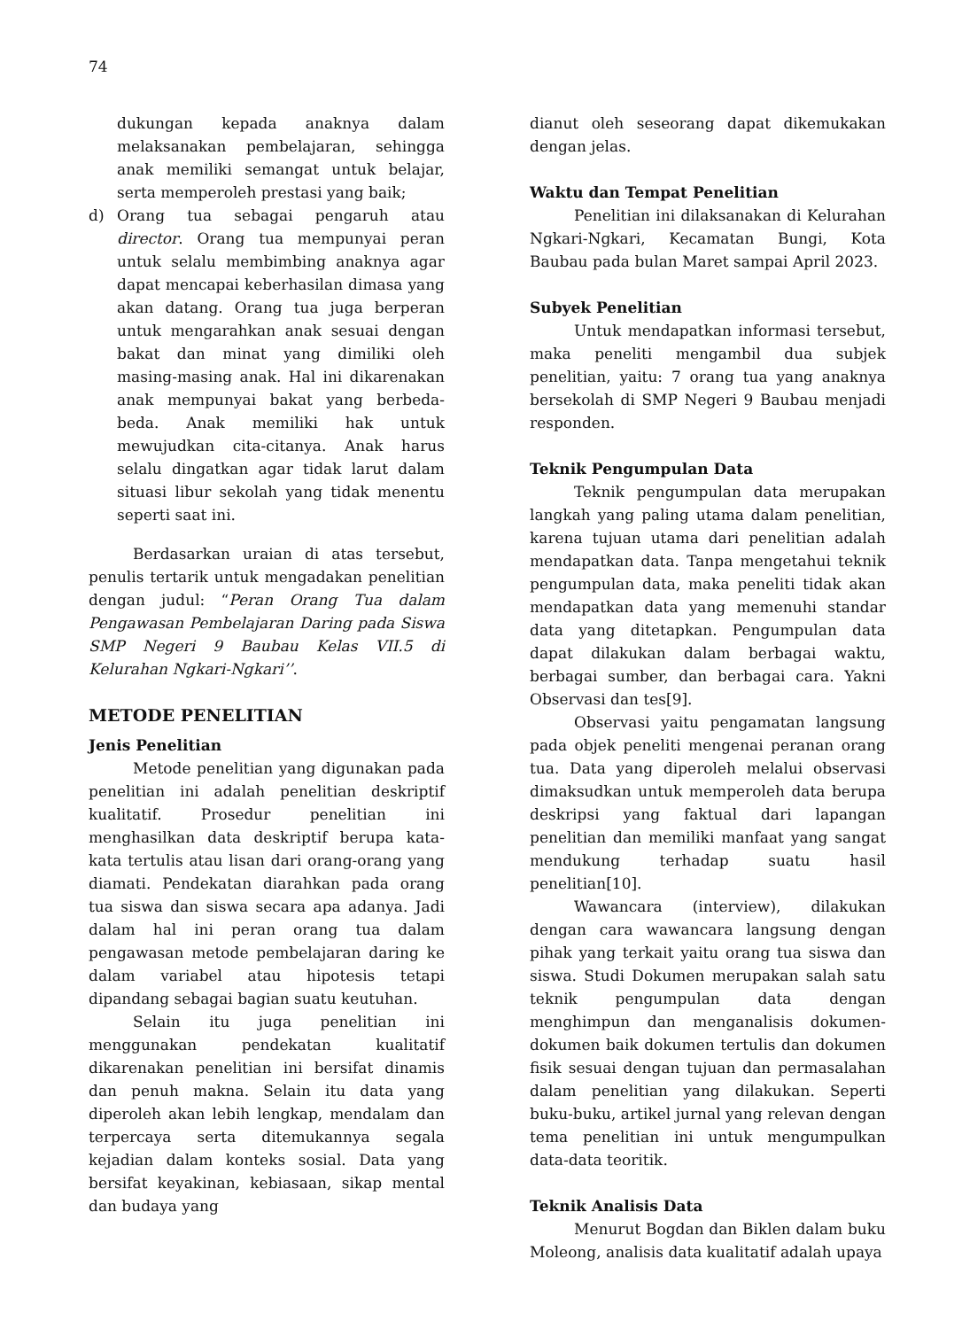74
dukungan kepada anaknya dalam melaksanakan pembelajaran, sehingga anak memiliki semangat untuk belajar, serta memperoleh prestasi yang baik;
d) Orang tua sebagai pengaruh atau director. Orang tua mempunyai peran untuk selalu membimbing anaknya agar dapat mencapai keberhasilan dimasa yang akan datang. Orang tua juga berperan untuk mengarahkan anak sesuai dengan bakat dan minat yang dimiliki oleh masing-masing anak. Hal ini dikarenakan anak mempunyai bakat yang berbeda-beda. Anak memiliki hak untuk mewujudkan cita-citanya. Anak harus selalu dingatkan agar tidak larut dalam situasi libur sekolah yang tidak menentu seperti saat ini.
Berdasarkan uraian di atas tersebut, penulis tertarik untuk mengadakan penelitian dengan judul: “Peran Orang Tua dalam Pengawasan Pembelajaran Daring pada Siswa SMP Negeri 9 Baubau Kelas VII.5 di Kelurahan Ngkari-Ngkari’’.
METODE PENELITIAN
Jenis Penelitian
Metode penelitian yang digunakan pada penelitian ini adalah penelitian deskriptif kualitatif. Prosedur penelitian ini menghasilkan data deskriptif berupa kata-kata tertulis atau lisan dari orang-orang yang diamati. Pendekatan diarahkan pada orang tua siswa dan siswa secara apa adanya. Jadi dalam hal ini peran orang tua dalam pengawasan metode pembelajaran daring ke dalam variabel atau hipotesis tetapi dipandang sebagai bagian suatu keutuhan.
Selain itu juga penelitian ini menggunakan pendekatan kualitatif dikarenakan penelitian ini bersifat dinamis dan penuh makna. Selain itu data yang diperoleh akan lebih lengkap, mendalam dan terpercaya serta ditemukannya segala kejadian dalam konteks sosial. Data yang bersifat keyakinan, kebiasaan, sikap mental dan budaya yang
dianut oleh seseorang dapat dikemukakan dengan jelas.
Waktu dan Tempat Penelitian
Penelitian ini dilaksanakan di Kelurahan Ngkari-Ngkari, Kecamatan Bungi, Kota Baubau pada bulan Maret sampai April 2023.
Subyek Penelitian
Untuk mendapatkan informasi tersebut, maka peneliti mengambil dua subjek penelitian, yaitu: 7 orang tua yang anaknya bersekolah di SMP Negeri 9 Baubau menjadi responden.
Teknik Pengumpulan Data
Teknik pengumpulan data merupakan langkah yang paling utama dalam penelitian, karena tujuan utama dari penelitian adalah mendapatkan data. Tanpa mengetahui teknik pengumpulan data, maka peneliti tidak akan mendapatkan data yang memenuhi standar data yang ditetapkan. Pengumpulan data dapat dilakukan dalam berbagai waktu, berbagai sumber, dan berbagai cara. Yakni Observasi dan tes[9].
Observasi yaitu pengamatan langsung pada objek peneliti mengenai peranan orang tua. Data yang diperoleh melalui observasi dimaksudkan untuk memperoleh data berupa deskripsi yang faktual dari lapangan penelitian dan memiliki manfaat yang sangat mendukung terhadap suatu hasil penelitian[10].
Wawancara (interview), dilakukan dengan cara wawancara langsung dengan pihak yang terkait yaitu orang tua siswa dan siswa. Studi Dokumen merupakan salah satu teknik pengumpulan data dengan menghimpun dan menganalisis dokumen-dokumen baik dokumen tertulis dan dokumen fisik sesuai dengan tujuan dan permasalahan dalam penelitian yang dilakukan. Seperti buku-buku, artikel jurnal yang relevan dengan tema penelitian ini untuk mengumpulkan data-data teoritik.
Teknik Analisis Data
Menurut Bogdan dan Biklen dalam buku Moleong, analisis data kualitatif adalah upaya